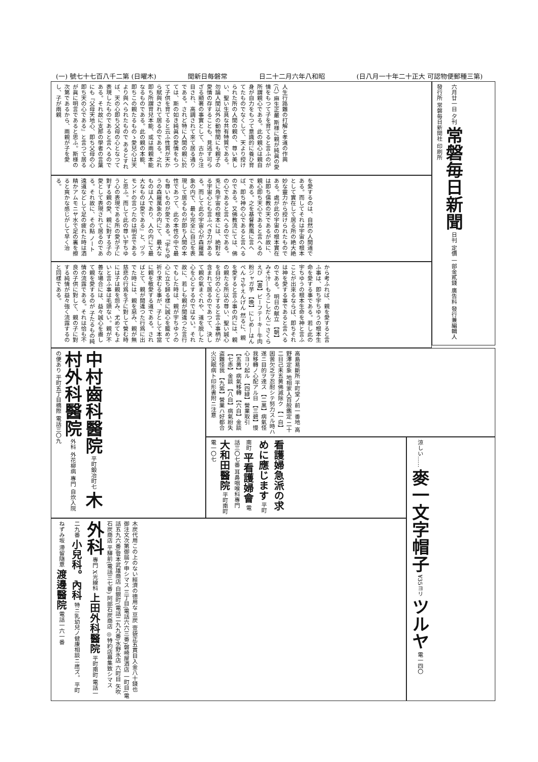(一) 號七十七百八千二第 (日曜木) 聞新日每磐常 日二十二月六年八和昭 (日八月一十年二十正大 可認物便郵種三第)
六月廿一日 夕刊 常磐毎日新聞 日刊 定價 一部金貳錢 廣告料 發行兼編輯人 發行所 常磐毎日新聞社 印刷所
人生行路難の打解と孝道の作興 (八) 麻生正嚴 斯様に親が純眞の愛情をもつて子を育てると言ふのが所謂親心である。此の親心は親自身が自力をもつて意識的に養ひ育てたものでなくして、天より授けられた所の人間の親の、尊い美しい、聖い生具な共有特質である。勿論人間以外の動物間にも親子の愛情の存することも、見逃す可らざる顯著の事實として、古から注目され、高調されて來て居る通りである。されど特に人間の親に於ては、斯の如き純眞の愛情をもつて子供を育てると云ふ性質が天から賦與されて居るのである。之れ即ち所謂育兒本能、或は兩親本能なるものである。此の親の本能、即ちこの親たるものゝ愛兒心は天より與へられたもので あるとすれば、天の心即ち父母の心となつて表現したものであると言へるのである。それ故に支那の學者の言葉にも『父母天地心、即ち父母の心即ち天の心である』と言つて居るが眞に明言であると思ふ。斯様の次第であるから、兩親が子を愛し、子が兩親
を愛するのは、自然の人間道である。而してそれは宇宙の根本として實在して居る所の絶大絶妙な靈力から授けられたものである。處が此の宇宙の根本實在は即ち儒教の天であるが故に、親心即ち天心であると言へるのである。之を基督教風に言へば、即ち神の心であると言へるのである。又佛教流にては、佛の心であると言へるのである。兎に角宇宙の根本には、絶對なる宇宙心とも言ふべき力があるる。而して此の宇宙心が森羅萬象の内で、最も完全に自己を表現して居るものが即ち人間の本性であつて、此の本性の中で最も尊いものが愛である。『宇ちゆうの森羅萬象の内にて、最大なものは人であり、人の内にて最大なものは愛である』と、ヅラモンドの言つたのは明言であると思ふ。而して此の尊い宇ちゆう心の表現である所の愛が子に對する親の愛、親に對する子の愛として表現されて居るのである。それ故に、その點 ノート 遠道などして足の疲れた時は酒精かアムモニヤ水で足の裏を擦ると爽かな感じがして早く治る。
から考ふれば、親を愛すると言ふ事は、即ち宇ちゆうの根本生命を愛する事である。若し此の宇ちゆうの根本生命を神と言ふことが出來るならば、即ちそれは神を愛する事であると言へるのである。 明日の献立 【朝】みそ汁―もろこしだんご さくらえび 【晝】ビーフテーキ―牛肉 粉ジャガ芋 【晩】にしめ―はんぺん さやえんげん 然るに、親を愛すると言ふ事の内には、親の親たる所以の尊い、聖い誠心を自分の心とすると言ふ事柄が含まれて居るのであつて、決して親の氣まぐれや、道を脱した心を心とするのではない。それ故に、若しも親が間違つた言行でもした時は、親が宇ちゆうの心に立ち歸る樣に誠心を籠めて祈り求むる事が、子として本當に親を敬愛する道である。さればとて、親が間違つた行爲に出でた時には、親を惡み、親が無慈悲の行爲を子に對して營む時には子は親を怨み、尤めてもよいと言ふ事は毛頭ない。親が不善な場合には、益々誠心を盡して親を愛するのが 子たるもの純情の流露である。それは恰も不良の子供に對して、親の子に對する純情が益々強く流露するのと同樣である。
中村齒科醫院 平町鍛冶町七 木村外科醫院 外科 外花柳病 專門 自炊入院の便あり 平町五丁目橋際 電話三〇九
高島易斷所 平町堂ノ前一番地 高野澤定象 地相家人百般鑑定 二十二日己未五黄佛滅除ク 【一白】困苦欠乏ヲ忍耐シテ努力スル時ハ遂ニ目的ヲ達ス 【二黒】病氣怪我移轉ノ心配アル日 【三碧】慢心ヨリ起ル 【四緑】營業取引 【五黄】病氣移轉 【六白】金談 【七赤】金談 【八白】病氣紛失盗難怪我 【九紫】營業ハ好都合 火災眠病ト印形書附ニ注意
看護婦急派の求めに應じます 平町南町 平看護婦會 電話三〇七番 耳鼻咽喉科專門 大和田醫院 平町南町 電一〇七
涼しい…… 麥一文字帽子 ¥35ヨリ ツルヤ 電一四〇
木炭代用この上のない經濟の徳用な 豆炭 壹袋正五貫目入金八十錢也 御注文次第御屆ケ申シマス 三丁目(電話六六三番)磐崎屋酒店 一町目(電話五九六番)菅本武雄商店 白銀町(電話二九九番)水野氷店 六町目 矢吹石炭商店 平驛前(電話三七番) 阿部石炭商店 ◎特約店募集致シマス 外科 專門 X光線科 上田外科醫院 平町南町 電話一二九番 小兒科。內科 特ニ乳幼兒ノ健康相談ニ應ズ。 平町ねずみ坂 滯留隨意 渡邊醫院 電話一六一番